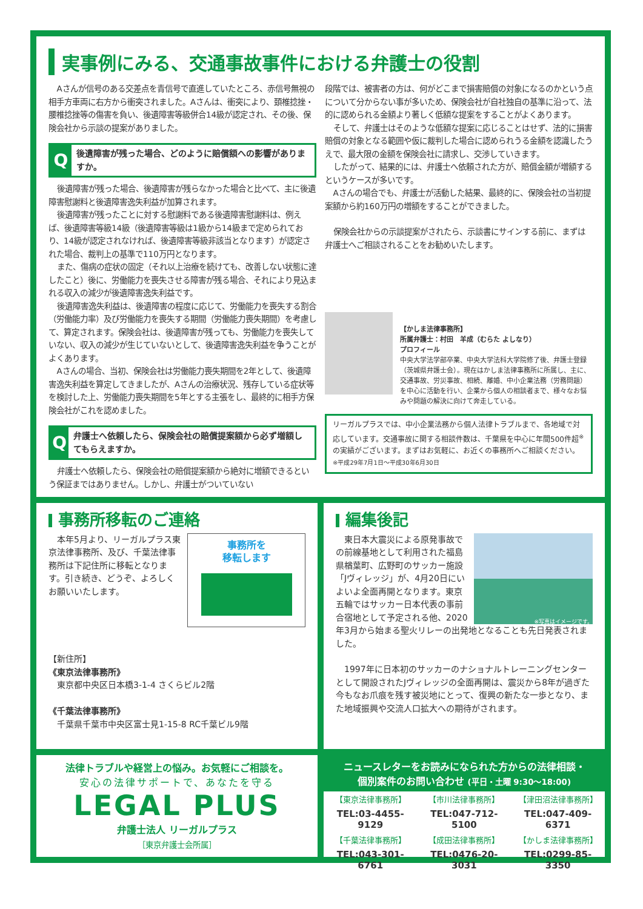実事例にみる、交通事故事件における弁護士の役割
Aさんが信号のある交差点を青信号で直進していたところ、赤信号無視の相手方車両に右方から衝突されました。Aさんは、衝突により、頚椎捻挫・腰椎捻挫等の傷害を負い、後遺障害等級併合14級が認定され、その後、保険会社から示談の提案がありました。
Q
後遺障害が残った場合、どのように賠償額への影響がありますか。
後遺障害が残った場合、後遺障害が残らなかった場合と比べて、主に後遺障害慰謝料と後遺障害逸失利益が加算されます。
後遺障害が残ったことに対する慰謝料である後遺障害慰謝料は、例えば、後遺障害等級14級（後遺障害等級は1級から14級まで定められており、14級が認定されなければ、後遺障害等級非該当となります）が認定された場合、裁判上の基準で110万円となります。
また、傷病の症状の固定（それ以上治療を続けても、改善しない状態に達したこと）後に、労働能力を喪失させる障害が残る場合、それにより見込まれる収入の減少が後遺障害逸失利益です。
後遺障害逸失利益は、後遺障害の程度に応じて、労働能力を喪失する割合（労働能力率）及び労働能力を喪失する期間（労働能力喪失期間）を考慮して、算定されます。保険会社は、後遺障害が残っても、労働能力を喪失していない、収入の減少が生じていないとして、後遺障害逸失利益を争うことがよくあります。
Aさんの場合、当初、保険会社は労働能力喪失期間を2年として、後遺障害逸失利益を算定してきましたが、Aさんの治療状況、残存している症状等を検討した上、労働能力喪失期間を5年とする主張をし、最終的に相手方保険会社がこれを認めました。
Q
弁護士へ依頼したら、保険会社の賠償提案額から必ず増額してもらえますか。
弁護士へ依頼したら、保険会社の賠償提案額から絶対に増額できるという保証まではありません。しかし、弁護士がついていない
段階では、被害者の方は、何がどこまで損害賠償の対象になるのかという点について分からない事が多いため、保険会社が自社独自の基準に沿って、法的に認められる金額より著しく低額な提案をすることがよくあります。
そして、弁護士はそのような低額な提案に応じることはせず、法的に損害賠償の対象となる範囲や仮に裁判した場合に認められうる金額を認識したうえで、最大限の金額を保険会社に請求し、交渉していきます。
したがって、結果的には、弁護士へ依頼された方が、賠償金額が増額するというケースが多いです。
Aさんの場合でも、弁護士が活動した結果、最終的に、保険会社の当初提案額から約160万円の増額をすることができました。
保険会社からの示談提案がされたら、示談書にサインする前に、まずは弁護士へご相談されることをお勧めいたします。
【かしま法律事務所】
所属弁護士：村田　羊成（むらた よしなり）
プロフィール
中央大学法学部卒業、中央大学法科大学院修了後、弁護士登録（茨城県弁護士会）。現在はかしま法律事務所に所属し、主に、交通事故、労災事故、相続、離婚、中小企業法務（労務問題）を中心に活動を行い、企業から個人の相談者まで、様々なお悩みや問題の解決に向けて奔走している。
リーガルプラスでは、中小企業法務から個人法律トラブルまで、各地域で対応しています。交通事故に関する相談件数は、千葉県を中心に年間500件超<sup>※</sup>の実績がございます。まずはお気軽に、お近くの事務所へご相談ください。
※平成29年7月1日～平成30年6月30日
事務所移転のご連絡
事務所を
移転します
本年5月より、リーガルプラス東京法律事務所、及び、千葉法律事務所は下記住所に移転となります。引き続き、どうぞ、よろしくお願いいたします。
【新住所】
《東京法律事務所》
　東京都中央区日本橋3-1-4 さくらビル2階
《千葉法律事務所》
　千葉県千葉市中央区富士見1-15-8 RC千葉ビル9階
編集後記
※写真はイメージです。
東日本大震災による原発事故での前線基地として利用された福島県楢葉町、広野町のサッカー施設「Jヴィレッジ」が、4月20日にいよいよ全面再開となります。東京五輪ではサッカー日本代表の事前合宿地として予定される他、2020年3月から始まる聖火リレーの出発地となることも先日発表されました。
1997年に日本初のサッカーのナショナルトレーニングセンターとして開設されたJヴィレッジの全面再開は、震災から8年が過ぎた今もなお爪痕を残す被災地にとって、復興の新たな一歩となり、また地域振興や交流人口拡大への期待がされます。
法律トラブルや経営上の悩み。お気軽にご相談を。
安心の法律サポートで、あなたを守る
LEGAL PLUS
弁護士法人 リーガルプラス
［東京弁護士会所属］
ニュースレターをお読みになられた方からの法律相談・
個別案件のお問い合わせ (平日・土曜 9:30～18:00)
| 【東京法律事務所】 | 【市川法律事務所】 | 【津田沼法律事務所】 |
| TEL:03-4455-9129 | TEL:047-712-5100 | TEL:047-409-6371 |
| 【千葉法律事務所】 | 【成田法律事務所】 | 【かしま法律事務所】 |
| TEL:043-301-6761 | TEL:0476-20-3031 | TEL:0299-85-3350 |